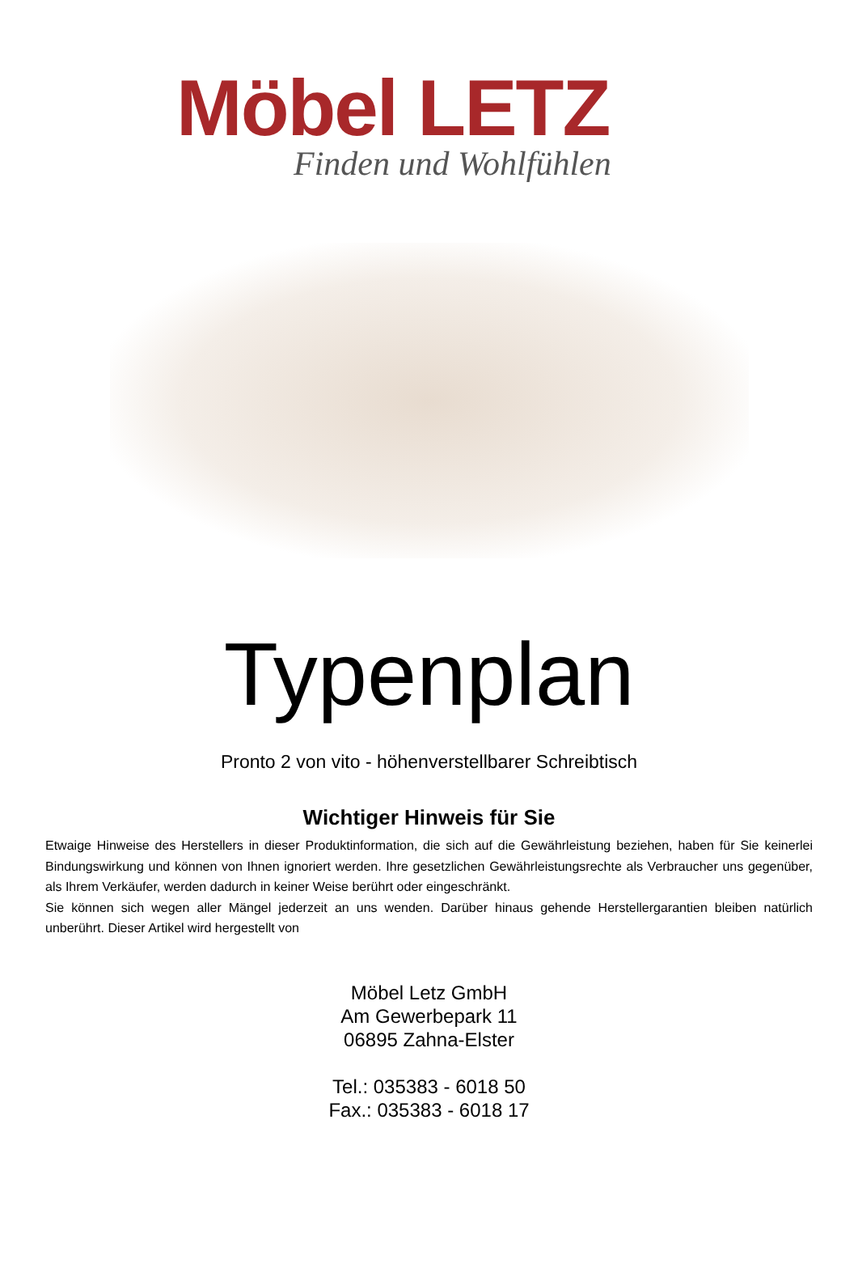Möbel LETZ
Finden und Wohlfühlen
Typenplan
Pronto 2 von vito - höhenverstellbarer Schreibtisch
Wichtiger Hinweis für Sie
Etwaige Hinweise des Herstellers in dieser Produktinformation, die sich auf die Gewährleistung beziehen, haben für Sie keinerlei Bindungswirkung und können von Ihnen ignoriert werden. Ihre gesetzlichen Gewährleistungsrechte als Verbraucher uns gegenüber, als Ihrem Verkäufer, werden dadurch in keiner Weise berührt oder eingeschränkt.
Sie können sich wegen aller Mängel jederzeit an uns wenden. Darüber hinaus gehende Herstellergarantien bleiben natürlich unberührt. Dieser Artikel wird hergestellt von
Möbel Letz GmbH
Am Gewerbepark 11
06895 Zahna-Elster
Tel.: 035383 - 6018 50
Fax.: 035383 - 6018 17